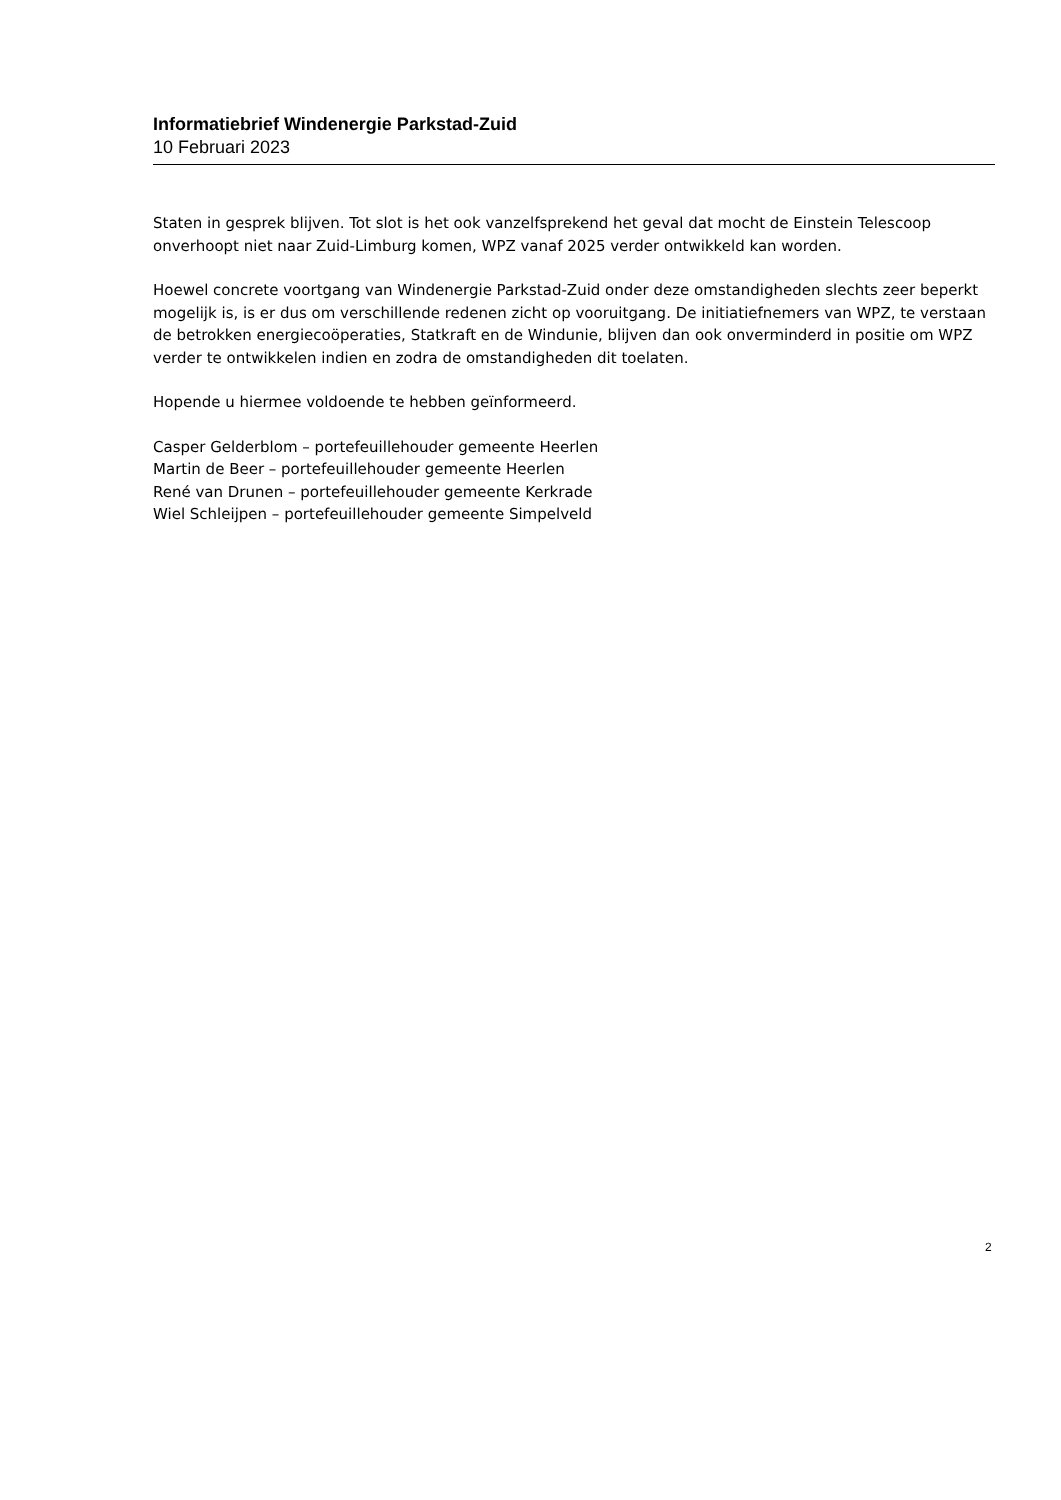Informatiebrief Windenergie Parkstad-Zuid
10 Februari 2023
Staten in gesprek blijven. Tot slot is het ook vanzelfsprekend het geval dat mocht de Einstein Telescoop onverhoopt niet naar Zuid-Limburg komen, WPZ vanaf 2025 verder ontwikkeld kan worden.
Hoewel concrete voortgang van Windenergie Parkstad-Zuid onder deze omstandigheden slechts zeer beperkt mogelijk is, is er dus om verschillende redenen zicht op vooruitgang. De initiatiefnemers van WPZ, te verstaan de betrokken energiecoöperaties, Statkraft en de Windunie, blijven dan ook onverminderd in positie om WPZ verder te ontwikkelen indien en zodra de omstandigheden dit toelaten.
Hopende u hiermee voldoende te hebben geïnformeerd.
Casper Gelderblom – portefeuillehouder gemeente Heerlen
Martin de Beer – portefeuillehouder gemeente Heerlen
René van Drunen – portefeuillehouder gemeente Kerkrade
Wiel Schleijpen – portefeuillehouder gemeente Simpelveld
2